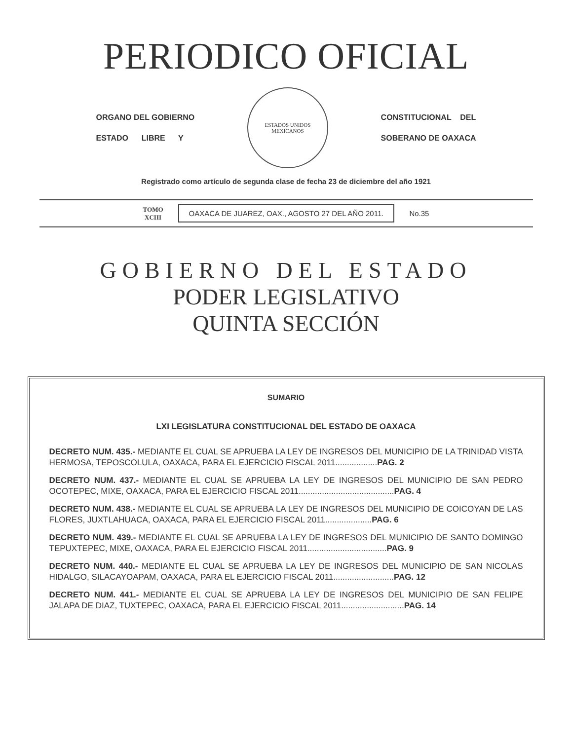PERIODICO OFICIAL
ORGANO DEL GOBIERNO
ESTADO LIBRE Y
ESTADOS UNIDOS MEXICANOS
CONSTITUCIONAL DEL
SOBERANO DE OAXACA
Registrado como artículo de segunda clase de fecha 23 de diciembre del año 1921
TOMO
XCIII
OAXACA DE JUAREZ, OAX., AGOSTO 27 DEL AÑO 2011.
No.35
GOBIERNO DEL ESTADO
PODER LEGISLATIVO
QUINTA SECCIÓN
SUMARIO
LXI LEGISLATURA CONSTITUCIONAL DEL ESTADO DE OAXACA
DECRETO NUM. 435.- MEDIANTE EL CUAL SE APRUEBA LA LEY DE INGRESOS DEL MUNICIPIO DE LA TRINIDAD VISTA HERMOSA, TEPOSCOLULA, OAXACA, PARA EL EJERCICIO FISCAL 2011..................PAG. 2
DECRETO NUM. 437.- MEDIANTE EL CUAL SE APRUEBA LA LEY DE INGRESOS DEL MUNICIPIO DE SAN PEDRO OCOTEPEC, MIXE, OAXACA, PARA EL EJERCICIO FISCAL 2011.........................................PAG. 4
DECRETO NUM. 438.- MEDIANTE EL CUAL SE APRUEBA LA LEY DE INGRESOS DEL MUNICIPIO DE COICOYAN DE LAS FLORES, JUXTLAHUACA, OAXACA, PARA EL EJERCICIO FISCAL 2011....................PAG. 6
DECRETO NUM. 439.- MEDIANTE EL CUAL SE APRUEBA LA LEY DE INGRESOS DEL MUNICIPIO DE SANTO DOMINGO TEPUXTEPEC, MIXE, OAXACA, PARA EL EJERCICIO FISCAL 2011..................................PAG. 9
DECRETO NUM. 440.- MEDIANTE EL CUAL SE APRUEBA LA LEY DE INGRESOS DEL MUNICIPIO DE SAN NICOLAS HIDALGO, SILACAYOAPAM, OAXACA, PARA EL EJERCICIO FISCAL 2011..........................PAG. 12
DECRETO NUM. 441.- MEDIANTE EL CUAL SE APRUEBA LA LEY DE INGRESOS DEL MUNICIPIO DE SAN FELIPE JALAPA DE DIAZ, TUXTEPEC, OAXACA, PARA EL EJERCICIO FISCAL 2011...........................PAG. 14